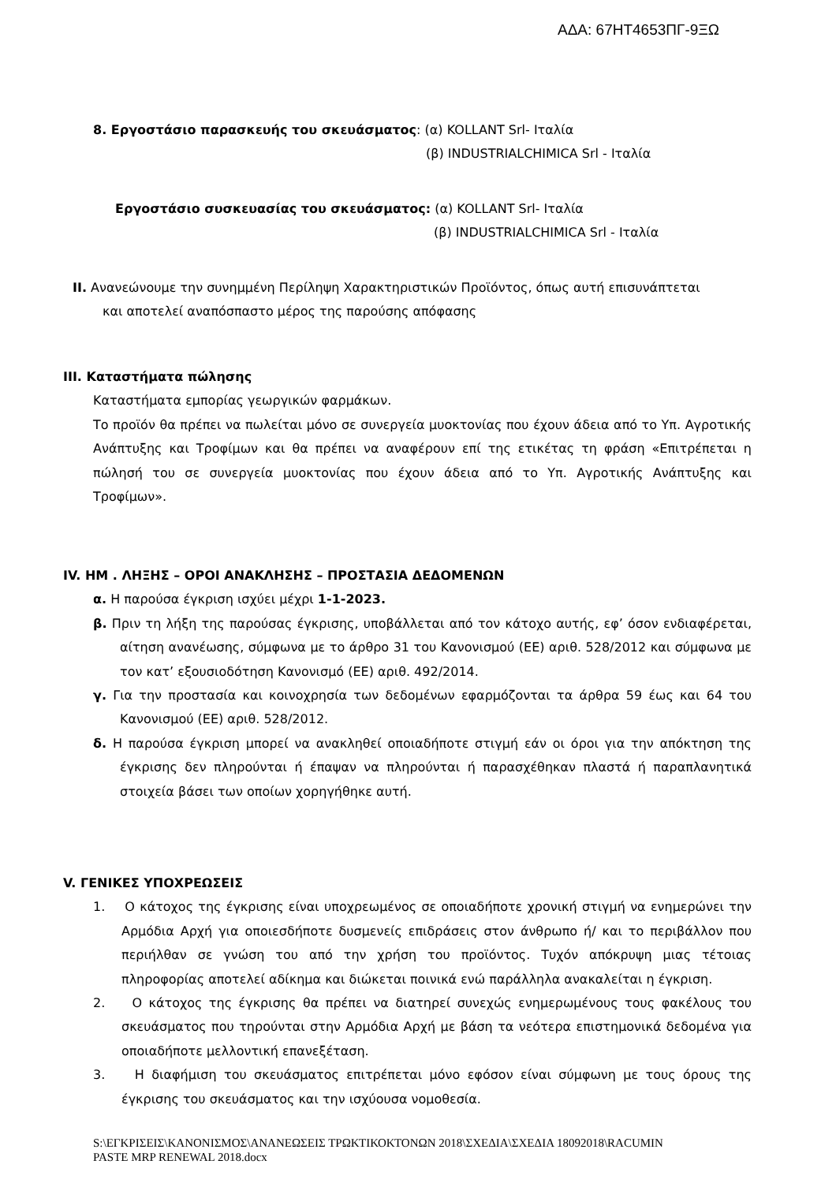ΑΔΑ: 67ΗΤ4653ΠΓ-9ΞΩ
8. Εργοστάσιο παρασκευής του σκευάσματος: (α) KOLLANT Srl- Ιταλία
(β) INDUSTRIALCHIMICA Srl - Ιταλία
Εργοστάσιο συσκευασίας του σκευάσματος: (α) KOLLANT Srl- Ιταλία
(β) INDUSTRIALCHIMICA Srl - Ιταλία
II. Ανανεώνουμε την συνημμένη Περίληψη Χαρακτηριστικών Προϊόντος, όπως αυτή επισυνάπτεται
και αποτελεί αναπόσπαστο μέρος της παρούσης απόφασης
III. Καταστήματα πώλησης
Καταστήματα εμπορίας γεωργικών φαρμάκων.
Το προϊόν θα πρέπει να πωλείται μόνο σε συνεργεία μυοκτονίας που έχουν άδεια από το Υπ. Αγροτικής Ανάπτυξης και Τροφίμων και θα πρέπει να αναφέρουν επί της ετικέτας τη φράση «Επιτρέπεται η πώλησή του σε συνεργεία μυοκτονίας που έχουν άδεια από το Υπ. Αγροτικής Ανάπτυξης και Τροφίμων».
IV. ΗΜ . ΛΗΞΗΣ – ΟΡΟΙ ΑΝΑΚΛΗΣΗΣ – ΠΡΟΣΤΑΣΙΑ ΔΕΔΟΜΕΝΩΝ
α. Η παρούσα έγκριση ισχύει μέχρι 1-1-2023.
β. Πριν τη λήξη της παρούσας έγκρισης, υποβάλλεται από τον κάτοχο αυτής, εφ’ όσον ενδιαφέρεται, αίτηση ανανέωσης, σύμφωνα με το άρθρο 31 του Κανονισμού (ΕΕ) αριθ. 528/2012 και σύμφωνα με τον κατ’ εξουσιοδότηση Κανονισμό (ΕΕ) αριθ. 492/2014.
γ. Για την προστασία και κοινοχρησία των δεδομένων εφαρμόζονται τα άρθρα 59 έως και 64 του Κανονισμού (ΕΕ) αριθ. 528/2012.
δ. Η παρούσα έγκριση μπορεί να ανακληθεί οποιαδήποτε στιγμή εάν οι όροι για την απόκτηση της έγκρισης δεν πληρούνται ή έπαψαν να πληρούνται ή παρασχέθηκαν πλαστά ή παραπλανητικά στοιχεία βάσει των οποίων χορηγήθηκε αυτή.
V. ΓΕΝΙΚΕΣ ΥΠΟΧΡΕΩΣΕΙΣ
1. Ο κάτοχος της έγκρισης είναι υποχρεωμένος σε οποιαδήποτε χρονική στιγμή να ενημερώνει την Αρμόδια Αρχή για οποιεσδήποτε δυσμενείς επιδράσεις στον άνθρωπο ή/ και το περιβάλλον που περιήλθαν σε γνώση του από την χρήση του προϊόντος. Τυχόν απόκρυψη μιας τέτοιας πληροφορίας αποτελεί αδίκημα και διώκεται ποινικά ενώ παράλληλα ανακαλείται η έγκριση.
2. Ο κάτοχος της έγκρισης θα πρέπει να διατηρεί συνεχώς ενημερωμένους τους φακέλους του σκευάσματος που τηρούνται στην Αρμόδια Αρχή με βάση τα νεότερα επιστημονικά δεδομένα για οποιαδήποτε μελλοντική επανεξέταση.
3. Η διαφήμιση του σκευάσματος επιτρέπεται μόνο εφόσον είναι σύμφωνη με τους όρους της έγκρισης του σκευάσματος και την ισχύουσα νομοθεσία.
S:\ΕΓΚΡΙΣΕΙΣ\ΚΑΝΟΝΙΣΜΟΣ\ΑΝΑΝΕΩΣΕΙΣ ΤΡΩΚΤΙΚΟΚΤΟΝΩΝ 2018\ΣΧΕΔΙΑ\ΣΧΕΔΙΑ 18092018\RACUMIN PASTE MRP RENEWAL 2018.docx